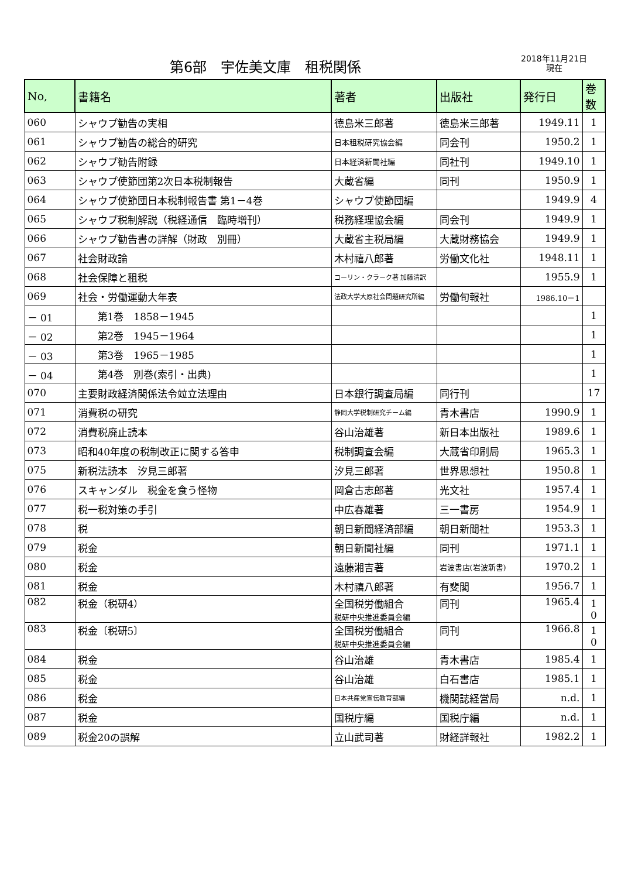第6部　宇佐美文庫　租税関係
2018年11月21日
現在
| No, | 書籍名 | 著者 | 出版社 | 発行日 | 巻数 |
| --- | --- | --- | --- | --- | --- |
| 060 | シャウプ勧告の実相 | 徳島米三郎著 | 徳島米三郎著 | 1949.11 | 1 |
| 061 | シャウプ勧告の総合的研究 | 日本租税研究協会編 | 同会刊 | 1950.2 | 1 |
| 062 | シャウプ勧告附録 | 日本経済新聞社編 | 同社刊 | 1949.10 | 1 |
| 063 | シャウプ使節団第2次日本税制報告 | 大蔵省編 | 同刊 | 1950.9 | 1 |
| 064 | シャウプ使節団日本税制報告書 第1－4巻 | シャウプ使節団編 | | 1949.9 | 4 |
| 065 | シャウプ税制解説（税経通信 臨時増刊） | 税務経理協会編 | 同会刊 | 1949.9 | 1 |
| 066 | シャウプ勧告書の詳解（財政 別冊） | 大蔵省主税局編 | 大蔵財務協会 | 1949.9 | 1 |
| 067 | 社会財政論 | 木村禧八郎著 | 労働文化社 | 1948.11 | 1 |
| 068 | 社会保障と租税 | コーリン・クラーク著 加藤清訳 | | 1955.9 | 1 |
| 069 | 社会・労働運動大年表 | 法政大学大原社会問題研究所編 | 労働旬報社 | 1986.10－1 | |
| － 01 | 第1巻 1858－1945 | | | | 1 |
| － 02 | 第2巻 1945－1964 | | | | 1 |
| － 03 | 第3巻 1965－1985 | | | | 1 |
| － 04 | 第4巻 別巻(索引・出典) | | | | 1 |
| 070 | 主要財政経済関係法令竝立法理由 | 日本銀行調査局編 | 同行刊 | | 17 |
| 071 | 消費税の研究 | 静岡大学税制研究チーム編 | 青木書店 | 1990.9 | 1 |
| 072 | 消費税廃止読本 | 谷山治雄著 | 新日本出版社 | 1989.6 | 1 |
| 073 | 昭和40年度の税制改正に関する答申 | 税制調査会編 | 大蔵省印刷局 | 1965.3 | 1 |
| 075 | 新税法読本 汐見三郎著 | 汐見三郎著 | 世界思想社 | 1950.8 | 1 |
| 076 | スキャンダル 税金を食う怪物 | 岡倉古志郎著 | 光文社 | 1957.4 | 1 |
| 077 | 税一税対策の手引 | 中広春雄著 | 三一書房 | 1954.9 | 1 |
| 078 | 税 | 朝日新聞経済部編 | 朝日新聞社 | 1953.3 | 1 |
| 079 | 税金 | 朝日新聞社編 | 同刊 | 1971.1 | 1 |
| 080 | 税金 | 遠藤湘吉著 | 岩波書店(岩波新書) | 1970.2 | 1 |
| 081 | 税金 | 木村禧八郎著 | 有斐閣 | 1956.7 | 1 |
| 082 | 税金（税研4） | 全国税労働組合 税研中央推進委員会編 | 同刊 | 1965.4 | 1 0 |
| 083 | 税金〔税研5〕 | 全国税労働組合 税研中央推進委員会編 | 同刊 | 1966.8 | 1 0 |
| 084 | 税金 | 谷山治雄 | 青木書店 | 1985.4 | 1 |
| 085 | 税金 | 谷山治雄 | 白石書店 | 1985.1 | 1 |
| 086 | 税金 | 日本共産党宣伝教育部編 | 機関誌経営局 | n.d. | 1 |
| 087 | 税金 | 国税庁編 | 国税庁編 | n.d. | 1 |
| 089 | 税金20の誤解 | 立山武司著 | 財経詳報社 | 1982.2 | 1 |